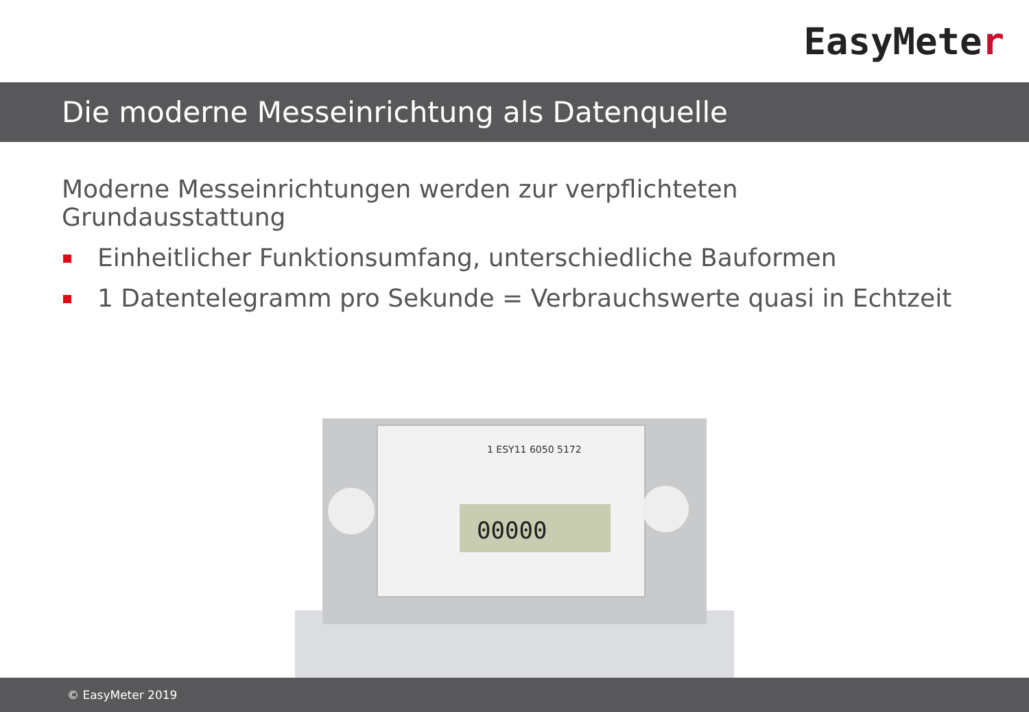EasyMete r
Die moderne Messeinrichtung als Datenquelle
Moderne Messeinrichtungen werden zur verpflichteten Grundausstattung
Einheitlicher Funktionsumfang, unterschiedliche Bauformen
1 Datentelegramm pro Sekunde = Verbrauchswerte quasi in Echtzeit
00000
1 ESY11 6050 5172
© EasyMeter 2019